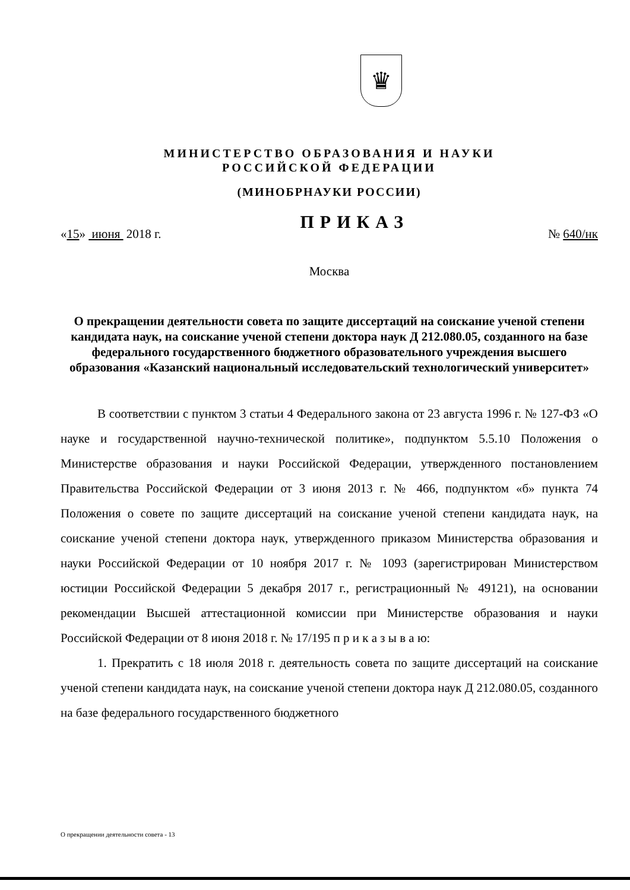♛
МИНИСТЕРСТВО ОБРАЗОВАНИЯ И НАУКИ
РОССИЙСКОЙ ФЕДЕРАЦИИ
(МИНОБРНАУКИ РОССИИ)
«15» июня 2018 г. ПРИКАЗ № 640/нк
Москва
О прекращении деятельности совета по защите диссертаций на соискание ученой степени кандидата наук, на соискание ученой степени доктора наук Д 212.080.05, созданного на базе федерального государственного бюджетного образовательного учреждения высшего образования «Казанский национальный исследовательский технологический университет»
В соответствии с пунктом 3 статьи 4 Федерального закона от 23 августа 1996 г. № 127-ФЗ «О науке и государственной научно-технической политике», подпунктом 5.5.10 Положения о Министерстве образования и науки Российской Федерации, утвержденного постановлением Правительства Российской Федерации от 3 июня 2013 г. № 466, подпунктом «б» пункта 74 Положения о совете по защите диссертаций на соискание ученой степени кандидата наук, на соискание ученой степени доктора наук, утвержденного приказом Министерства образования и науки Российской Федерации от 10 ноября 2017 г. № 1093 (зарегистрирован Министерством юстиции Российской Федерации 5 декабря 2017 г., регистрационный № 49121), на основании рекомендации Высшей аттестационной комиссии при Министерстве образования и науки Российской Федерации от 8 июня 2018 г. № 17/195 п р и к а з ы в а ю:
1. Прекратить с 18 июля 2018 г. деятельность совета по защите диссертаций на соискание ученой степени кандидата наук, на соискание ученой степени доктора наук Д 212.080.05, созданного на базе федерального государственного бюджетного
О прекращении деятельности совета - 13